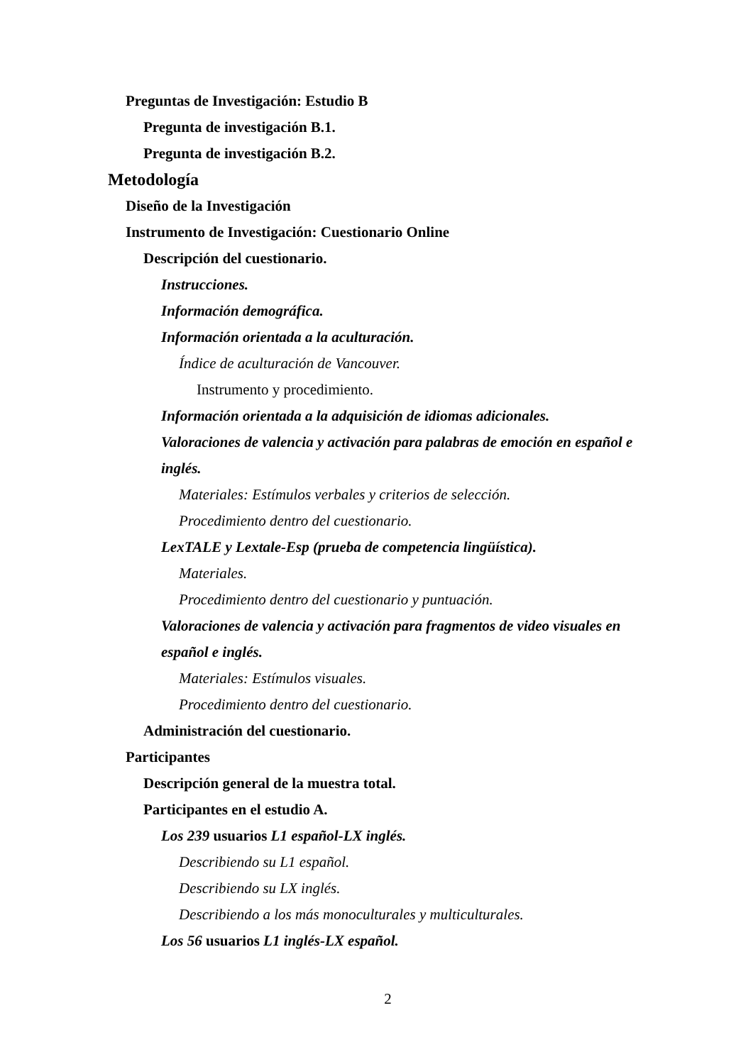Preguntas de Investigación: Estudio B
Pregunta de investigación B.1.
Pregunta de investigación B.2.
Metodología
Diseño de la Investigación
Instrumento de Investigación: Cuestionario Online
Descripción del cuestionario.
Instrucciones.
Información demográfica.
Información orientada a la aculturación.
Índice de aculturación de Vancouver.
Instrumento y procedimiento.
Información orientada a la adquisición de idiomas adicionales.
Valoraciones de valencia y activación para palabras de emoción en español e inglés.
Materiales: Estímulos verbales y criterios de selección.
Procedimiento dentro del cuestionario.
LexTALE y Lextale-Esp (prueba de competencia lingüística).
Materiales.
Procedimiento dentro del cuestionario y puntuación.
Valoraciones de valencia y activación para fragmentos de video visuales en español e inglés.
Materiales: Estímulos visuales.
Procedimiento dentro del cuestionario.
Administración del cuestionario.
Participantes
Descripción general de la muestra total.
Participantes en el estudio A.
Los 239 usuarios L1 español-LX inglés.
Describiendo su L1 español.
Describiendo su LX inglés.
Describiendo a los más monoculturales y multiculturales.
Los 56 usuarios L1 inglés-LX español.
2